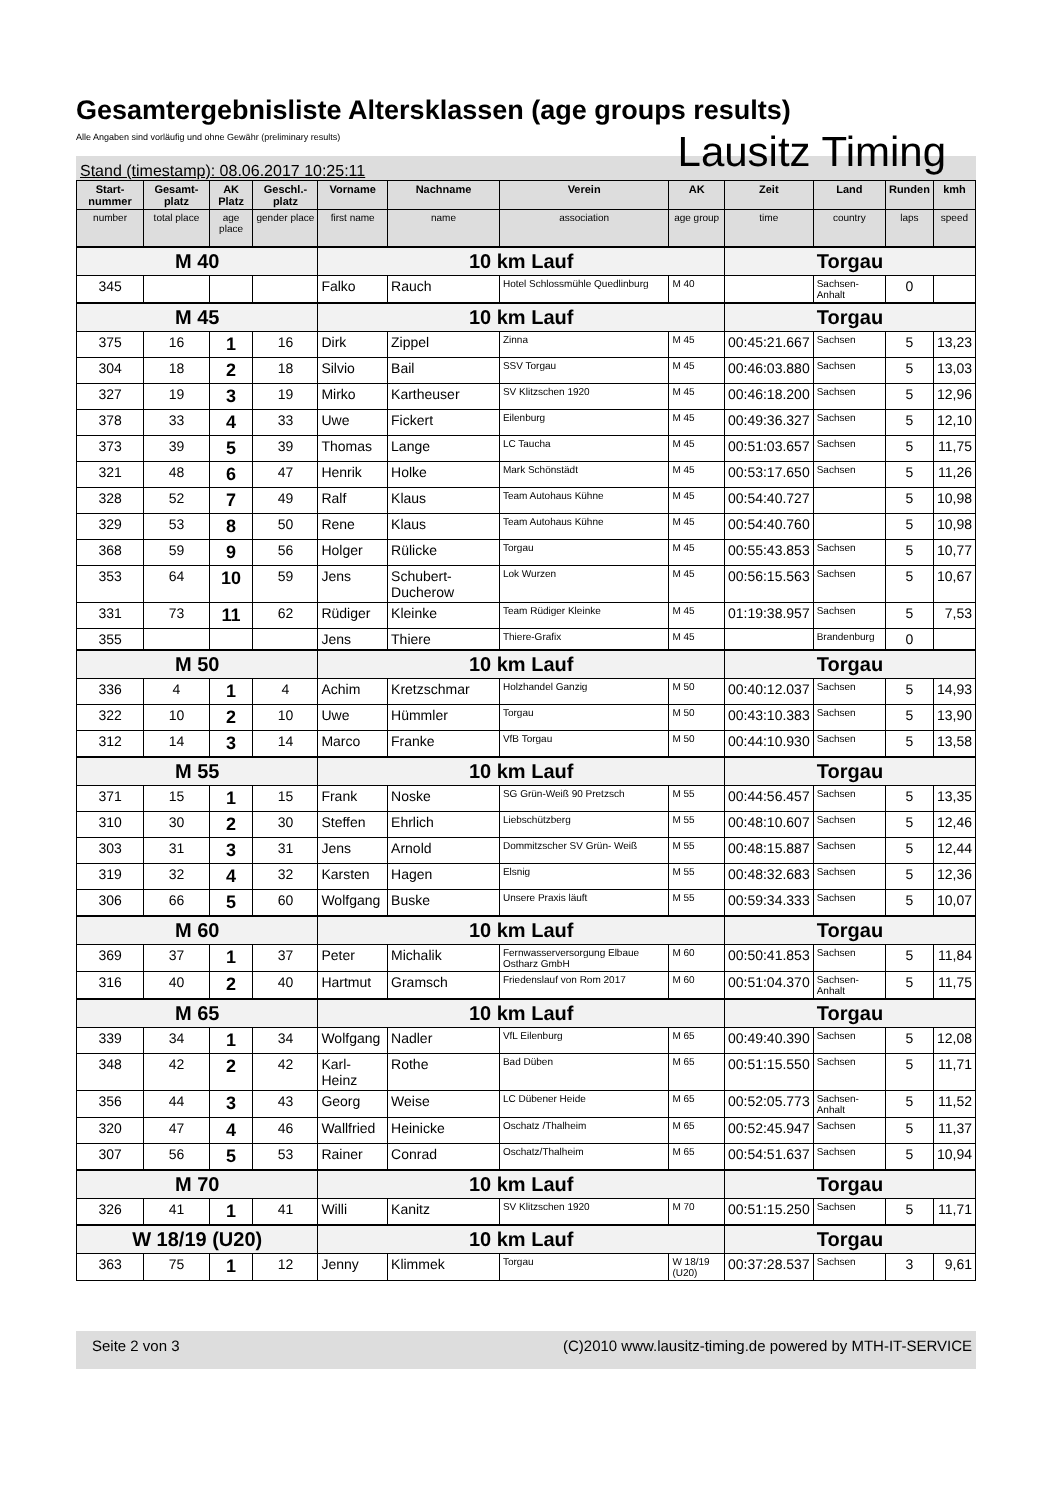Gesamtergebnisliste Altersklassen (age groups results)
Alle Angaben sind vorläufig und ohne Gewähr (preliminary results)
Lausitz Timing
Stand (timestamp): 08.06.2017 10:25:11
| Start-nummer | Gesamt-platz | AK Platz | Geschl.-platz | Vorname | Nachname | Verein | AK | Zeit | Land | Runden | kmh |
| --- | --- | --- | --- | --- | --- | --- | --- | --- | --- | --- | --- |
| number | total place | age place | gender place | first name | name | association | age group | time | country | laps | speed |
| M 40 | | | | 10 km Lauf | | | | Torgau | | | |
| 345 | | | | Falko | Rauch | Hotel Schlossmühle Quedlinburg | M 40 | | Sachsen-Anhalt | 0 | |
| M 45 | | | | 10 km Lauf | | | | Torgau | | | |
| 375 | 16 | 1 | 16 | Dirk | Zippel | Zinna | M 45 | 00:45:21.667 | Sachsen | 5 | 13,23 |
| 304 | 18 | 2 | 18 | Silvio | Bail | SSV Torgau | M 45 | 00:46:03.880 | Sachsen | 5 | 13,03 |
| 327 | 19 | 3 | 19 | Mirko | Kartheuser | SV Klitzschen 1920 | M 45 | 00:46:18.200 | Sachsen | 5 | 12,96 |
| 378 | 33 | 4 | 33 | Uwe | Fickert | Eilenburg | M 45 | 00:49:36.327 | Sachsen | 5 | 12,10 |
| 373 | 39 | 5 | 39 | Thomas | Lange | LC Taucha | M 45 | 00:51:03.657 | Sachsen | 5 | 11,75 |
| 321 | 48 | 6 | 47 | Henrik | Holke | Mark Schönstädt | M 45 | 00:53:17.650 | Sachsen | 5 | 11,26 |
| 328 | 52 | 7 | 49 | Ralf | Klaus | Team Autohaus Kühne | M 45 | 00:54:40.727 | | 5 | 10,98 |
| 329 | 53 | 8 | 50 | Rene | Klaus | Team Autohaus Kühne | M 45 | 00:54:40.760 | | 5 | 10,98 |
| 368 | 59 | 9 | 56 | Holger | Rülicke | Torgau | M 45 | 00:55:43.853 | Sachsen | 5 | 10,77 |
| 353 | 64 | 10 | 59 | Jens | Schubert-Ducherow | Lok Wurzen | M 45 | 00:56:15.563 | Sachsen | 5 | 10,67 |
| 331 | 73 | 11 | 62 | Rüdiger | Kleinke | Team Rüdiger Kleinke | M 45 | 01:19:38.957 | Sachsen | 5 | 7,53 |
| 355 | | | | Jens | Thiere | Thiere-Grafix | M 45 | | Brandenburg | 0 | |
| M 50 | | | | 10 km Lauf | | | | Torgau | | | |
| 336 | 4 | 1 | 4 | Achim | Kretzschmar | Holzhandel Ganzig | M 50 | 00:40:12.037 | Sachsen | 5 | 14,93 |
| 322 | 10 | 2 | 10 | Uwe | Hümmler | Torgau | M 50 | 00:43:10.383 | Sachsen | 5 | 13,90 |
| 312 | 14 | 3 | 14 | Marco | Franke | VfB Torgau | M 50 | 00:44:10.930 | Sachsen | 5 | 13,58 |
| M 55 | | | | 10 km Lauf | | | | Torgau | | | |
| 371 | 15 | 1 | 15 | Frank | Noske | SG Grün-Weiß 90 Pretzsch | M 55 | 00:44:56.457 | Sachsen | 5 | 13,35 |
| 310 | 30 | 2 | 30 | Steffen | Ehrlich | Liebschützberg | M 55 | 00:48:10.607 | Sachsen | 5 | 12,46 |
| 303 | 31 | 3 | 31 | Jens | Arnold | Dommitzscher SV Grün- Weiß | M 55 | 00:48:15.887 | Sachsen | 5 | 12,44 |
| 319 | 32 | 4 | 32 | Karsten | Hagen | Elsnig | M 55 | 00:48:32.683 | Sachsen | 5 | 12,36 |
| 306 | 66 | 5 | 60 | Wolfgang | Buske | Unsere Praxis läuft | M 55 | 00:59:34.333 | Sachsen | 5 | 10,07 |
| M 60 | | | | 10 km Lauf | | | | Torgau | | | |
| 369 | 37 | 1 | 37 | Peter | Michalik | Fernwasserversorgung Elbaue Ostharz GmbH | M 60 | 00:50:41.853 | Sachsen | 5 | 11,84 |
| 316 | 40 | 2 | 40 | Hartmut | Gramsch | Friedenslauf von Rom 2017 | M 60 | 00:51:04.370 | Sachsen-Anhalt | 5 | 11,75 |
| M 65 | | | | 10 km Lauf | | | | Torgau | | | |
| 339 | 34 | 1 | 34 | Wolfgang | Nadler | VfL Eilenburg | M 65 | 00:49:40.390 | Sachsen | 5 | 12,08 |
| 348 | 42 | 2 | 42 | Karl-Heinz | Rothe | Bad Düben | M 65 | 00:51:15.550 | Sachsen | 5 | 11,71 |
| 356 | 44 | 3 | 43 | Georg | Weise | LC Dübener Heide | M 65 | 00:52:05.773 | Sachsen-Anhalt | 5 | 11,52 |
| 320 | 47 | 4 | 46 | Wallfried | Heinicke | Oschatz /Thalheim | M 65 | 00:52:45.947 | Sachsen | 5 | 11,37 |
| 307 | 56 | 5 | 53 | Rainer | Conrad | Oschatz/Thalheim | M 65 | 00:54:51.637 | Sachsen | 5 | 10,94 |
| M 70 | | | | 10 km Lauf | | | | Torgau | | | |
| 326 | 41 | 1 | 41 | Willi | Kanitz | SV Klitzschen 1920 | M 70 | 00:51:15.250 | Sachsen | 5 | 11,71 |
| W 18/19 (U20) | | | | 10 km Lauf | | | | Torgau | | | |
| 363 | 75 | 1 | 12 | Jenny | Klimmek | Torgau | W 18/19 (U20) | 00:37:28.537 | Sachsen | 3 | 9,61 |
Seite 2 von 3 (C)2010 www.lausitz-timing.de powered by MTH-IT-SERVICE